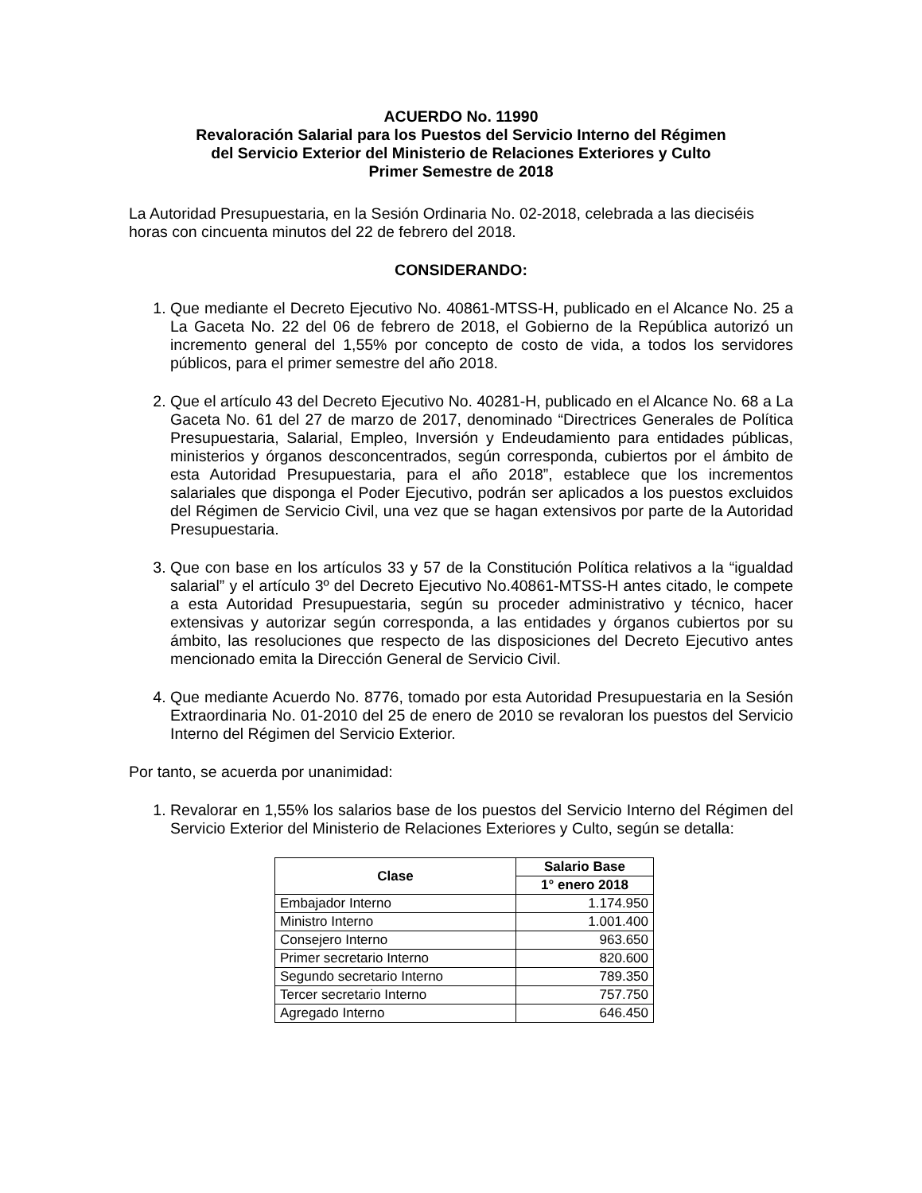ACUERDO No. 11990
Revaloración Salarial para los Puestos del Servicio Interno del Régimen
del Servicio Exterior del Ministerio de Relaciones Exteriores y Culto
Primer Semestre de 2018
La Autoridad Presupuestaria, en la Sesión Ordinaria No. 02-2018, celebrada a las dieciséis horas con cincuenta minutos del 22 de febrero del 2018.
CONSIDERANDO:
1. Que mediante el Decreto Ejecutivo No. 40861-MTSS-H, publicado en el Alcance No. 25 a La Gaceta No. 22 del 06 de febrero de 2018, el Gobierno de la República autorizó un incremento general del 1,55% por concepto de costo de vida, a todos los servidores públicos, para el primer semestre del año 2018.
2. Que el artículo 43 del Decreto Ejecutivo No. 40281-H, publicado en el Alcance No. 68 a La Gaceta No. 61 del 27 de marzo de 2017, denominado “Directrices Generales de Política Presupuestaria, Salarial, Empleo, Inversión y Endeudamiento para entidades públicas, ministerios y órganos desconcentrados, según corresponda, cubiertos por el ámbito de esta Autoridad Presupuestaria, para el año 2018”, establece que los incrementos salariales que disponga el Poder Ejecutivo, podrán ser aplicados a los puestos excluidos del Régimen de Servicio Civil, una vez que se hagan extensivos por parte de la Autoridad Presupuestaria.
3. Que con base en los artículos 33 y 57 de la Constitución Política relativos a la “igualdad salarial” y el artículo 3º del Decreto Ejecutivo No.40861-MTSS-H antes citado, le compete a esta Autoridad Presupuestaria, según su proceder administrativo y técnico, hacer extensivas y autorizar según corresponda, a las entidades y órganos cubiertos por su ámbito, las resoluciones que respecto de las disposiciones del Decreto Ejecutivo antes mencionado emita la Dirección General de Servicio Civil.
4. Que mediante Acuerdo No. 8776, tomado por esta Autoridad Presupuestaria en la Sesión Extraordinaria No. 01-2010 del 25 de enero de 2010 se revaloran los puestos del Servicio Interno del Régimen del Servicio Exterior.
Por tanto, se acuerda por unanimidad:
1. Revalorar en 1,55% los salarios base de los puestos del Servicio Interno del Régimen del Servicio Exterior del Ministerio de Relaciones Exteriores y Culto, según se detalla:
| Clase | Salario Base |
| --- | --- |
| | 1° enero 2018 |
| Embajador Interno | 1.174.950 |
| Ministro Interno | 1.001.400 |
| Consejero Interno | 963.650 |
| Primer secretario Interno | 820.600 |
| Segundo secretario Interno | 789.350 |
| Tercer secretario Interno | 757.750 |
| Agregado Interno | 646.450 |